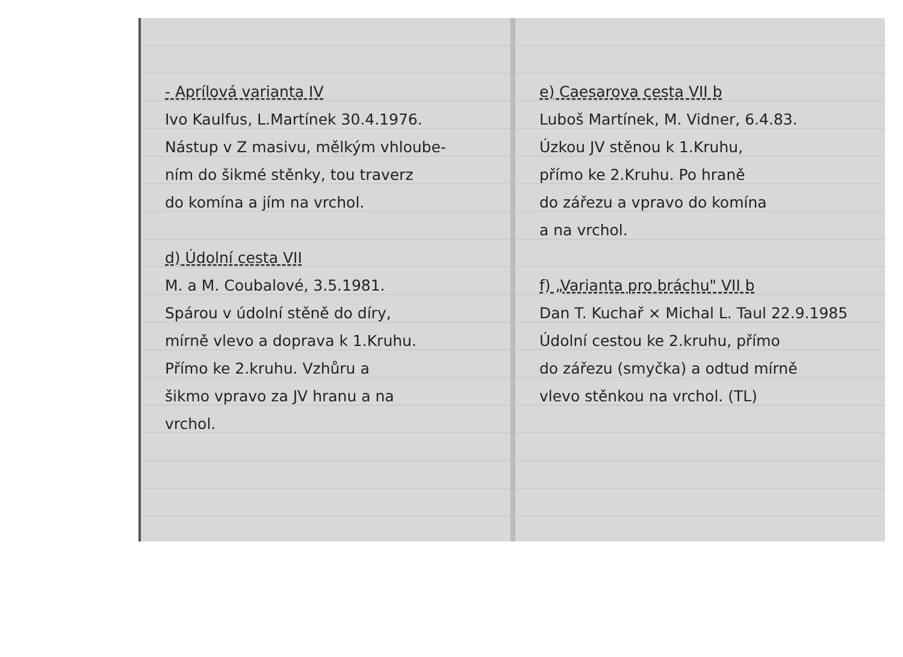- Aprílová varianta IV
Ivo Kaulfus, L.Martínek 30.4.1976.
Nástup v Z masivu, mělkým vhloube-
ním do šikmé stěnky, tou traverz
do komína a jím na vrchol.
d) Údolní cesta VII
M. a M. Coubalové, 3.5.1981.
Spárou v údolní stěně do díry,
mírně vlevo a doprava k 1.Kruhu.
Přímo ke 2.kruhu. Vzhůru a
šikmo vpravo za JV hranu a na
vrchol.
e) Caesarova cesta VII b
Luboš Martínek, M. Vidner, 6.4.83.
Úzkou JV stěnou k 1.Kruhu,
přímo ke 2.Kruhu. Po hraně
do zářezu a vpravo do komína
a na vrchol.
f) „Varianta pro bráchu" VII b
Dan T. Kuchař × Michal L. Taul 22.9.1985
Údolní cestou ke 2.kruhu, přímo
do zářezu (smyčka) a odtud mírně
vlevo stěnkou na vrchol. (TL)